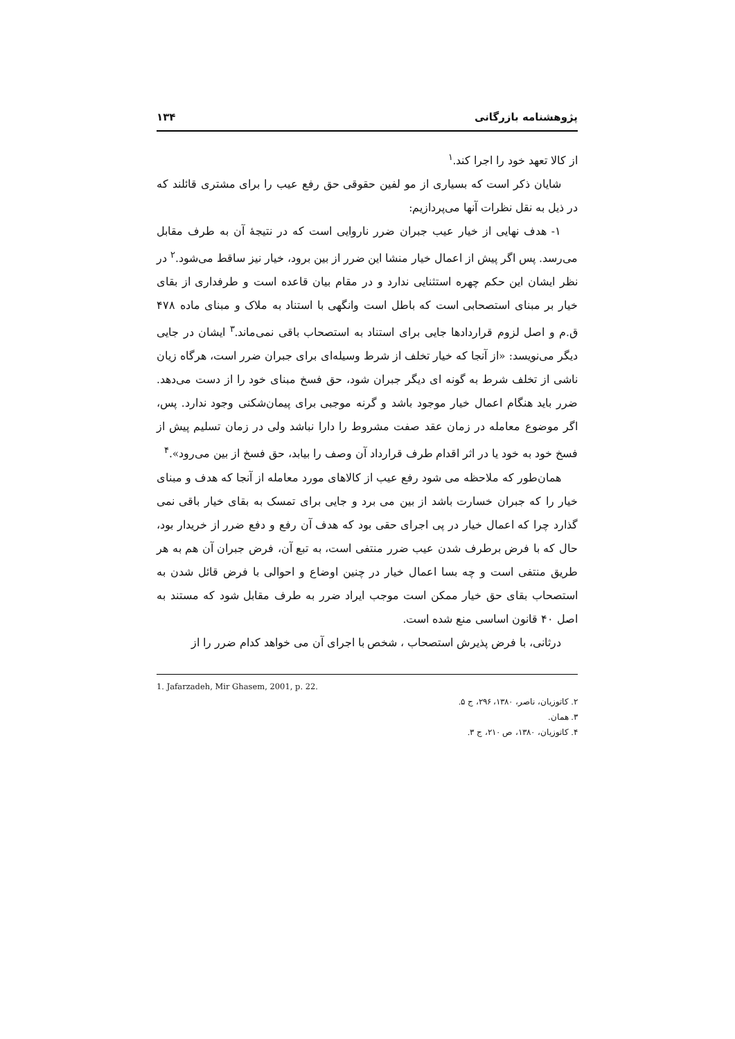پژوهشنامه بازرگانی ۱۳۴
از کالا تعهد خود را اجرا کند.<sup>۱</sup>
شایان ذکر است که بسیاری از مو لفین حقوقی حق رفع عیب را برای مشتری قائلند که در ذیل به نقل نظرات آنها می‌پردازیم:
۱- هدف نهایی از خیار عیب جبران ضرر ناروایی است که در نتیجهٔ آن به طرف مقابل می‌رسد. پس اگر پیش از اعمال خیار منشا این ضرر از بین برود، خیار نیز ساقط می‌شود.<sup>۲</sup> در نظر ایشان این حکم چهره استثنایی ندارد و در مقام بیان قاعده است و طرفداری از بقای خیار بر مبنای استصحابی است که باطل است وانگهی با استناد به ملاک و مبنای ماده ۴۷۸ ق.م و اصل لزوم قراردادها جایی برای استناد به استصحاب باقی نمی‌ماند.<sup>۳</sup> ایشان در جایی دیگر می‌نویسد: «از آنجا که خیار تخلف از شرط وسیله‌ای برای جبران ضرر است، هرگاه زیان ناشی از تخلف شرط به گونه ای دیگر جبران شود، حق فسخ مبنای خود را از دست می‌دهد. ضرر باید هنگام اعمال خیار موجود باشد و گرنه موجبی برای پیمان‌شکنی وجود ندارد. پس، اگر موضوع معامله در زمان عقد صفت مشروط را دارا نباشد ولی در زمان تسلیم پیش از فسخ خود به خود یا در اثر اقدام طرف قرارداد آن وصف را بیابد، حق فسخ از بین می‌رود».<sup>۴</sup>
همان‌طور که ملاحظه می شود رفع عیب از کالاهای مورد معامله از آنجا که هدف و مبنای خیار را که جبران خسارت باشد از بین می برد و جایی برای تمسک به بقای خیار باقی نمی گذارد چرا که اعمال خیار در پی اجرای حقی بود که هدف آن رفع و دفع ضرر از خریدار بود، حال که با فرض برطرف شدن عیب ضرر منتفی است، به تبع آن، فرض جبران آن هم به هر طریق منتفی است و چه بسا اعمال خیار در چنین اوضاع و احوالی با فرض قائل شدن به استصحاب بقای حق خیار ممکن است موجب ایراد ضرر به طرف مقابل شود که مستند به اصل ۴۰ قانون اساسی منع شده است.
درثانی، با فرض پذیرش استصحاب ، شخص با اجرای آن می خواهد کدام ضرر را از
1. Jafarzadeh, Mir Ghasem, 2001, p. 22.
۲. کاتوزیان، ناصر، ۱۳۸۰، ۲۹۶، ج ۵.
۳. همان.
۴. کاتوزیان، ۱۳۸۰، ص ۲۱۰، ج ۳.